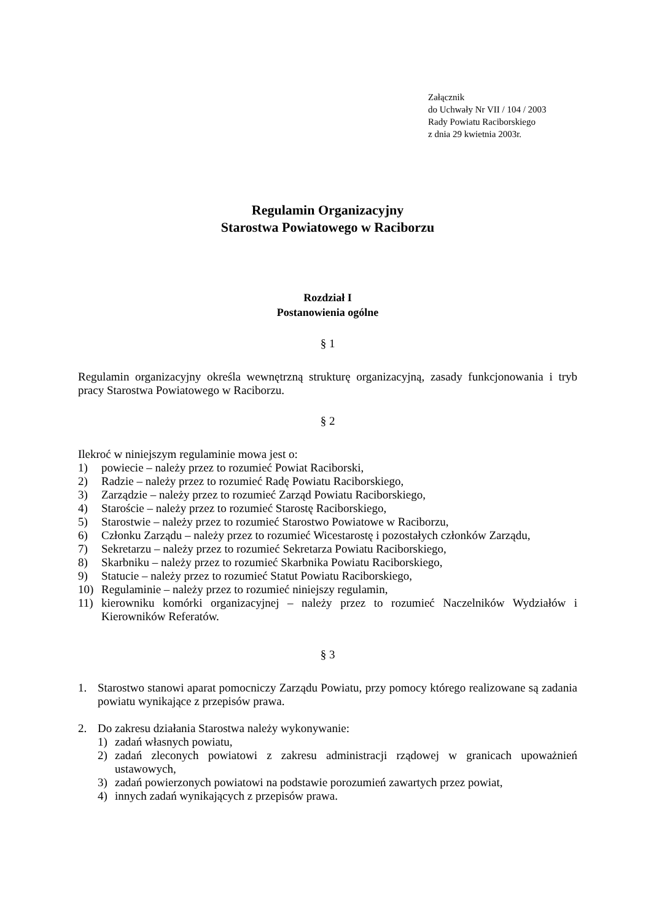Załącznik
do Uchwały Nr VII / 104 / 2003
Rady Powiatu Raciborskiego
z dnia 29 kwietnia 2003r.
Regulamin Organizacyjny
Starostwa Powiatowego w Raciborzu
Rozdział I
Postanowienia ogólne
§ 1
Regulamin organizacyjny określa wewnętrzną strukturę organizacyjną, zasady funkcjonowania i tryb pracy Starostwa Powiatowego w Raciborzu.
§ 2
Ilekroć w niniejszym regulaminie mowa jest o:
1) powiecie – należy przez to rozumieć Powiat Raciborski,
2) Radzie – należy przez to rozumieć Radę Powiatu Raciborskiego,
3) Zarządzie – należy przez to rozumieć Zarząd Powiatu Raciborskiego,
4) Staroście – należy przez to rozumieć Starostę Raciborskiego,
5) Starostwie – należy przez to rozumieć Starostwo Powiatowe w Raciborzu,
6) Członku Zarządu – należy przez to rozumieć Wicestarostę i pozostałych członków Zarządu,
7) Sekretarzu – należy przez to rozumieć Sekretarza Powiatu Raciborskiego,
8) Skarbniku – należy przez to rozumieć Skarbnika Powiatu Raciborskiego,
9) Statucie – należy przez to rozumieć Statut Powiatu Raciborskiego,
10) Regulaminie – należy przez to rozumieć niniejszy regulamin,
11) kierowniku komórki organizacyjnej – należy przez to rozumieć Naczelników Wydziałów i Kierowników Referatów.
§ 3
1. Starostwo stanowi aparat pomocniczy Zarządu Powiatu, przy pomocy którego realizowane są zadania powiatu wynikające z przepisów prawa.
2. Do zakresu działania Starostwa należy wykonywanie:
1) zadań własnych powiatu,
2) zadań zleconych powiatowi z zakresu administracji rządowej w granicach upoważnień ustawowych,
3) zadań powierzonych powiatowi na podstawie porozumień zawartych przez powiat,
4) innych zadań wynikających z przepisów prawa.